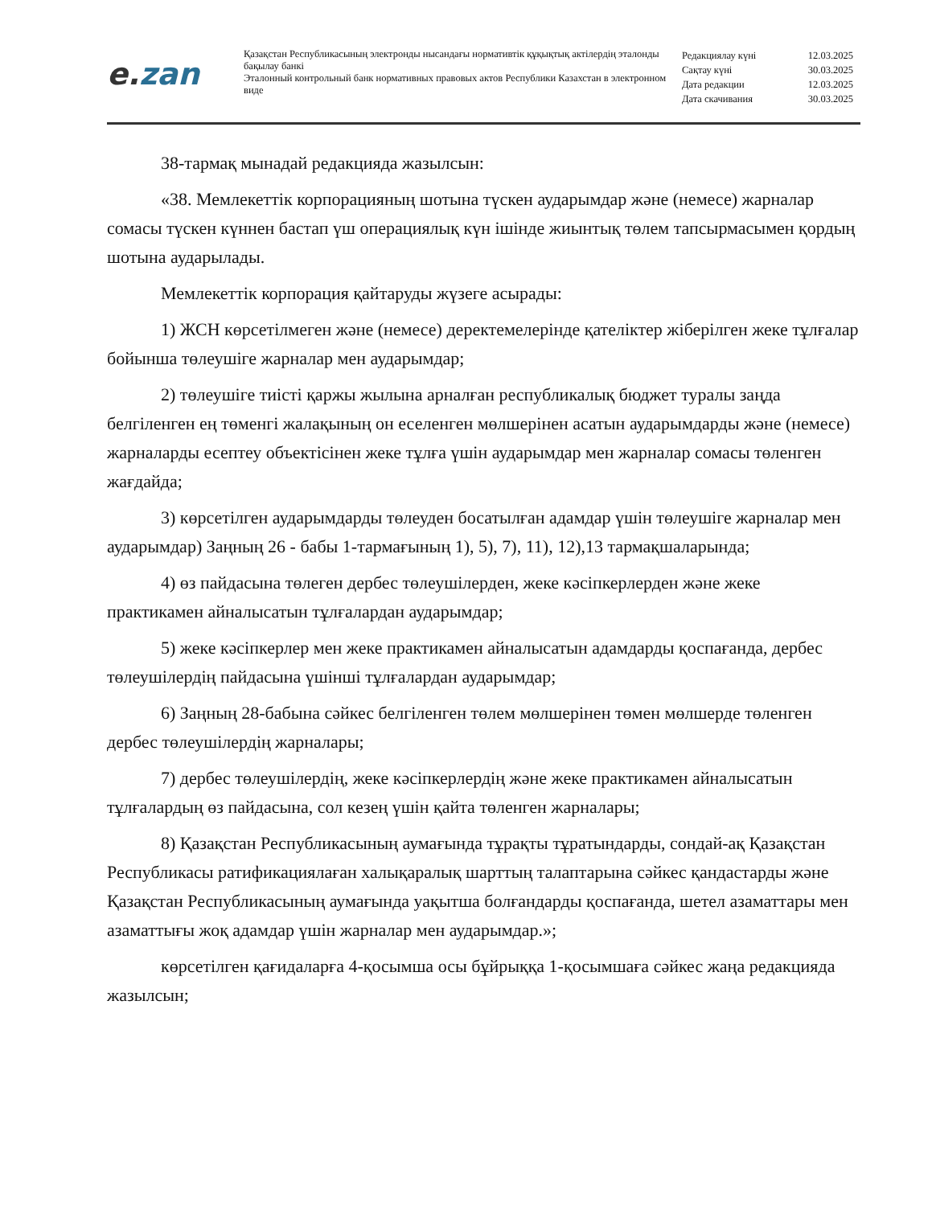e. zan
Қазақстан Республикасының электронды нысандағы нормативтік құқықтық актілердің эталонды бақылау банкі
Эталонный контрольный банк нормативных правовых актов Республики Казахстан в электронном виде
Редакциялау күні 12.03.2025
Сақтау күні 30.03.2025
Дата редакции 12.03.2025
Дата скачивания 30.03.2025
38-тармақ мынадай редакцияда жазылсын:
«38. Мемлекеттік корпорацияның шотына түскен аударымдар және (немесе) жарналар сомасы түскен күннен бастап үш операциялық күн ішінде жиынтық төлем тапсырмасымен қордың шотына аударылады.
Мемлекеттік корпорация қайтаруды жүзеге асырады:
1) ЖСН көрсетілмеген және (немесе) деректемелерінде қателіктер жіберілген жеке тұлғалар бойынша төлеушіге жарналар мен аударымдар;
2) төлеушіге тиісті қаржы жылына арналған республикалық бюджет туралы заңда белгіленген ең төменгі жалақының он еселенген мөлшерінен асатын аударымдарды және (немесе) жарналарды есептеу объектісінен жеке тұлға үшін аударымдар мен жарналар сомасы төленген жағдайда;
3) көрсетілген аударымдарды төлеуден босатылған адамдар үшін төлеушіге жарналар мен аударымдар) Заңның 26 - бабы 1-тармағының 1), 5), 7), 11), 12),13 тармақшаларында;
4) өз пайдасына төлеген дербес төлеушілерден, жеке кәсіпкерлерден және жеке практикамен айналысатын тұлғалардан аударымдар;
5) жеке кәсіпкерлер мен жеке практикамен айналысатын адамдарды қоспағанда, дербес төлеушілердің пайдасына үшінші тұлғалардан аударымдар;
6) Заңның 28-бабына сәйкес белгіленген төлем мөлшерінен төмен мөлшерде төленген дербес төлеушілердің жарналары;
7) дербес төлеушілердің, жеке кәсіпкерлердің және жеке практикамен айналысатын тұлғалардың өз пайдасына, сол кезең үшін қайта төленген жарналары;
8) Қазақстан Республикасының аумағында тұрақты тұратындарды, сондай-ақ Қазақстан Республикасы ратификациялаған халықаралық шарттың талаптарына сәйкес қандастарды және Қазақстан Республикасының аумағында уақытша болғандарды қоспағанда, шетел азаматтары мен азаматтығы жоқ адамдар үшін жарналар мен аударымдар.»;
көрсетілген қағидаларға 4-қосымша осы бұйрыққа 1-қосымшаға сәйкес жаңа редакцияда жазылсын;